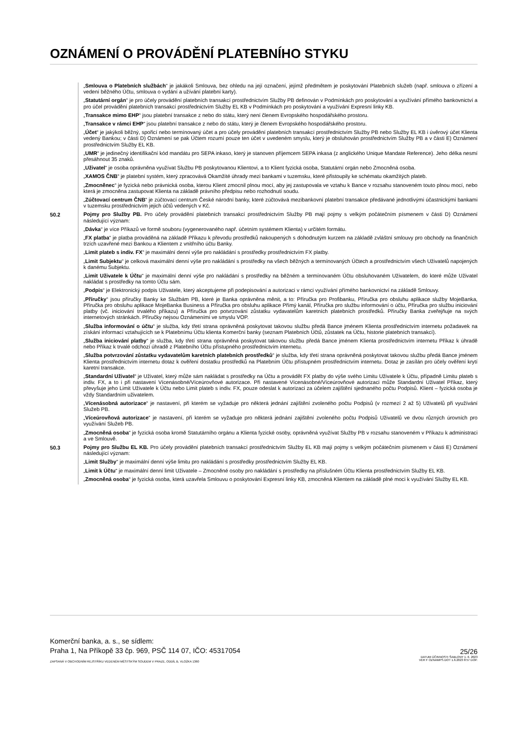OZNÁMENÍ O PROVÁDĚNÍ PLATEBNÍHO STYKU
„Smlouva o Platebních službách“ je jakákoli Smlouva, bez ohledu na její označení, jejímž předmětem je poskytování Platebních služeb (např. smlouva o zřízení a vedení běžného Účtu, smlouva o vydání a užívání platební karty).
„Statutární orgán“ je pro účely provádění platebních transakcí prostřednictvím Služby PB definován v Podmínkách pro poskytování a využívání přímého bankovnictví a pro účel provádění platebních transakcí prostřednictvím Služby EL KB v Podmínkách pro poskytování a využívání Expresní linky KB.
„Transakce mimo EHP“ jsou platební transakce z nebo do státu, který není členem Evropského hospodářského prostoru.
„Transakce v rámci EHP“ jsou platební transakce z nebo do státu, který je členem Evropského hospodářského prostoru.
„Účet“ je jakýkoli běžný, spořicí nebo termínovaný účet a pro účely provádění platebních transakcí prostřednictvím Služby PB nebo Služby EL KB i úvěrový účet Klienta vedený Bankou; v části D) Oznámení se pak Účtem rozumí pouze ten účet v uvedeném smyslu, který je obsluhován prostřednictvím Služby PB a v části E) Oznámení prostřednictvím Služby EL KB.
„UMR“ je jedinečný identifikační kód mandátu pro SEPA inkaso, který je stanoven příjemcem SEPA inkasa (z anglického Unique Mandate Reference). Jeho délka nesmí přesáhnout 35 znaků.
„Uživatel“ je osoba oprávněna využívat Službu PB poskytovanou Klientovi, a to Klient fyzická osoba, Statutární orgán nebo Zmocněná osoba.
„XAMOS ČNB“ je platební systém, který zpracovává Okamžité úhrady mezi bankami v tuzemsku, které přistoupily ke schématu okamžitých plateb.
„Zmocněnec“ je fyzická nebo právnická osoba, kterou Klient zmocnil plnou mocí, aby jej zastupovala ve vztahu k Bance v rozsahu stanoveném touto plnou mocí, nebo která je zmocněna zastupovat Klienta na základě právního předpisu nebo rozhodnutí soudu.
„Zúčtovací centrum ČNB“ je zúčtovací centrum České národní banky, které zúčtovává mezibankovní platební transakce předávané jednotlivými účastnickými bankami v tuzemsku prostřednictvím jejich účtů vedených v Kč.
50.2 Pojmy pro Služby PB. Pro účely provádění platebních transakcí prostřednictvím Služby PB mají pojmy s velkým počátečním písmenem v části D) Oznámení následující význam:
„Dávka“ je více Příkazů ve formě souboru (vygenerovaného např. účetním systémem Klienta) v určitém formátu.
„FX platba“ je platba prováděná na základě Příkazu k převodu prostředků nakoupených s dohodnutým kurzem na základě zvláštní smlouvy pro obchody na finančních trzích uzavřené mezi Bankou a Klientem z vnitřního účtu Banky.
„Limit plateb s indiv. FX“ je maximální denní výše pro nakládání s prostředky prostřednictvím FX platby.
„Limit Subjektu“ je celková maximální denní výše pro nakládání s prostředky na všech běžných a termínovaných Účtech a prostřednictvím všech Uživatelů napojených k danému Subjektu.
„Limit Uživatele k Účtu“ je maximální denní výše pro nakládání s prostředky na běžném a termínovaném Účtu obsluhovaném Uživatelem, do které může Uživatel nakládat s prostředky na tomto Účtu sám.
„Podpis“ je Elektronický podpis Uživatele, který akceptujeme při podepisování a autorizaci v rámci využívání přímého bankovnictví na základě Smlouvy.
„Příručky“ jsou příručky Banky ke Službám PB, které je Banka oprávněna měnit, a to: Příručka pro Profibanku, Příručka pro obsluhu aplikace služby MojeBanka, Příručka pro obsluhu aplikace MojeBanka Business a Příručka pro obsluhu aplikace Přímý kanál, Příručka pro službu informování o účtu, Příručka pro službu iniciování platby (vč. iniciování trvalého příkazu) a Příručka pro potvrzování zůstatku vydavatelům karetních platebních prostředků. Příručky Banka zveřejňuje na svých internetových stránkách. Příručky nejsou Oznámeními ve smyslu VOP.
„Služba informování o účtu“ je služba, kdy třetí strana oprávněná poskytovat takovou službu předá Bance jménem Klienta prostřednictvím internetu požadavek na získání informací vztahujících se k Platebnímu Účtu klienta Komerční banky (seznam Platebních Účtů, zůstatek na Účtu, historie platebních transakcí).
„Služba iniciování platby“ je služba, kdy třetí strana oprávněná poskytovat takovou službu předá Bance jménem Klienta prostřednictvím internetu Příkaz k úhradě nebo Příkaz k trvalé odchozí úhradě z Platebního Účtu přístupného prostřednictvím internetu.
„Služba potvrzování zůstatku vydavatelům karetních platebních prostředků“ je služba, kdy třetí strana oprávněná poskytovat takovou službu předá Bance jménem Klienta prostřednictvím internetu dotaz k ověření dostatku prostředků na Platebním Účtu přístupném prostřednictvím internetu. Dotaz je zasílán pro účely ověření krytí karetní transakce.
„Standardní Uživatel“ je Uživatel, který může sám nakládat s prostředky na Účtu a provádět FX platby do výše svého Limitu Uživatele k Účtu, případně Limitu plateb s indiv. FX, a to i při nastavení Vícenásobné/Víceúrovňové autorizace. Při nastavené Vícenásobné/Víceúrovňové autorizaci může Standardní Uživatel Příkaz, který převyšuje jeho Limit Uživatele k Účtu nebo Limit plateb s indiv. FX, pouze odeslat k autorizaci za účelem zajištění sjednaného počtu Podpisů. Klient – fyzická osoba je vždy Standardním uživatelem.
„Vícenásobná autorizace“ je nastavení, při kterém se vyžaduje pro některá jednání zajištění zvoleného počtu Podpisů (v rozmezí 2 až 5) Uživatelů při využívání Služeb PB.
„Víceúrovňová autorizace“ je nastavení, při kterém se vyžaduje pro některá jednání zajištění zvoleného počtu Podpisů Uživatelů ve dvou různých úrovních pro využívání Služeb PB.
„Zmocněná osoba“ je fyzická osoba kromě Statutárního orgánu a Klienta fyzické osoby, oprávněná využívat Služby PB v rozsahu stanoveném v Příkazu k administraci a ve Smlouvě.
50.3 Pojmy pro Službu EL KB. Pro účely provádění platebních transakcí prostřednictvím Služby EL KB mají pojmy s velkým počátečním písmenem v části E) Oznámení následující význam:
„Limit Služby“ je maximální denní výše limitu pro nakládání s prostředky prostřednictvím Služby EL KB.
„Limit k Účtu“ je maximální denní limit Uživatele – Zmocněné osoby pro nakládání s prostředky na příslušném Účtu Klienta prostřednictvím Služby EL KB.
„Zmocněná osoba“ je fyzická osoba, která uzavřela Smlouvu o poskytování Expresní linky KB, zmocněná Klientem na základě plné moci k využívání Služby EL KB.
Komerční banka, a. s., se sídlem:
Praha 1, Na Příkopě 33 čp. 969, PSČ 114 07, IČO: 45317054
ZAPSANÁ V OBCHODNÍM REJSTŘÍKU VEDENÉM MĚSTSKÝM SOUDEM V PRAZE, ODDÍL B, VLOŽKA 1360
25/26
DATUM ÚČINNOSTI ŠABLONY 1. 6. 2023
VER F OZNAMPS.DOT 1.6.2023 8:57 DOP.